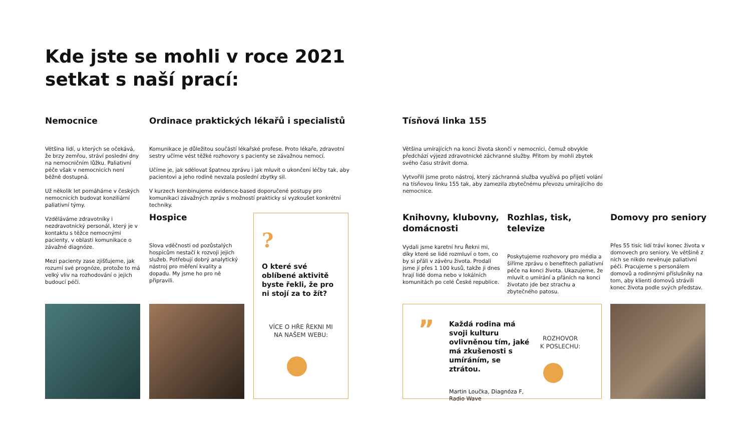Kde jste se mohli v roce 2021
setkat s naší prací:
Nemocnice
Většina lidí, u kterých se očekává, že brzy zemřou, stráví poslední dny na nemocničním lůžku. Paliativní péče však v nemocnicích není běžně dostupná.
Už několik let pomáháme v českých nemocnicích budovat konziliární paliativní týmy.
Vzděláváme zdravotníky i nezdravotnický personál, který je v kontaktu s těžce nemocnými pacienty, v oblasti komunikace o závažné diagnóze.
Mezi pacienty zase zjišťujeme, jak rozumí své prognóze, protože to má velký vliv na rozhodování o jejich budoucí péči.
Ordinace praktických lékařů i specialistů
Komunikace je důležitou součástí lékařské profese. Proto lékaře, zdravotní sestry učíme vést těžké rozhovory s pacienty se závažnou nemocí.
Učíme je, jak sdělovat špatnou zprávu i jak mluvit o ukončení léčby tak, aby pacientovi a jeho rodině nevzala poslední zbytky sil.
V kurzech kombinujeme evidence-based doporučené postupy pro komunikaci závažných zpráv s možností prakticky si vyzkoušet konkrétní techniky.
Hospice
Slova vděčnosti od pozůstalých hospicům nestačí k rozvoji jejich služeb. Potřebují dobrý analytický nástroj pro měření kvality a dopadu. My jsme ho pro ně připravili.
?
O které své oblíbené aktivitě byste řekli, že pro ni stojí za to žít?
VÍCE O HŘE ŘEKNI MI
NA NAŠEM WEBU:
Tísňová linka 155
Většina umírajících na konci života skončí v nemocnici, čemuž obvykle předchází výjezd zdravotnické záchranné služby. Přitom by mohli zbytek svého času strávit doma.
Vytvořili jsme proto nástroj, který záchranná služba využívá po přijetí volání na tísňovou linku 155 tak, aby zamezila zbytečnému převozu umírajícího do nemocnice.
Knihovny, klubovny, domácnosti
Vydali jsme karetní hru Řekni mi, díky které se lidé rozmluví o tom, co by si přáli v závěru života. Prodali jsme jí přes 1 100 kusů, takže ji dnes hrají lidé doma nebo v lokálních komunitách po celé České republice.
Rozhlas, tisk, televize
Poskytujeme rozhovory pro média a šíříme zprávu o benefitech paliativní péče na konci života. Ukazujeme, že mluvit o umírání a přáních na konci životato jde bez strachu a zbytečného patosu.
Domovy pro seniory
Přes 55 tisíc lidí tráví konec života v domovech pro seniory. Ve většině z nich se nikdo nevěnuje paliativní péči. Pracujeme s personálem domovů a rodinnými příslušníky na tom, aby klienti domovů strávili konec života podle svých představ.
”
Každá rodina má svoji kulturu ovlivněnou tím, jaké má zkušenosti s umíráním, se ztrátou.
Martin Loučka, Diagnóza F,
Radio Wave
ROZHOVOR
K POSLECHU: